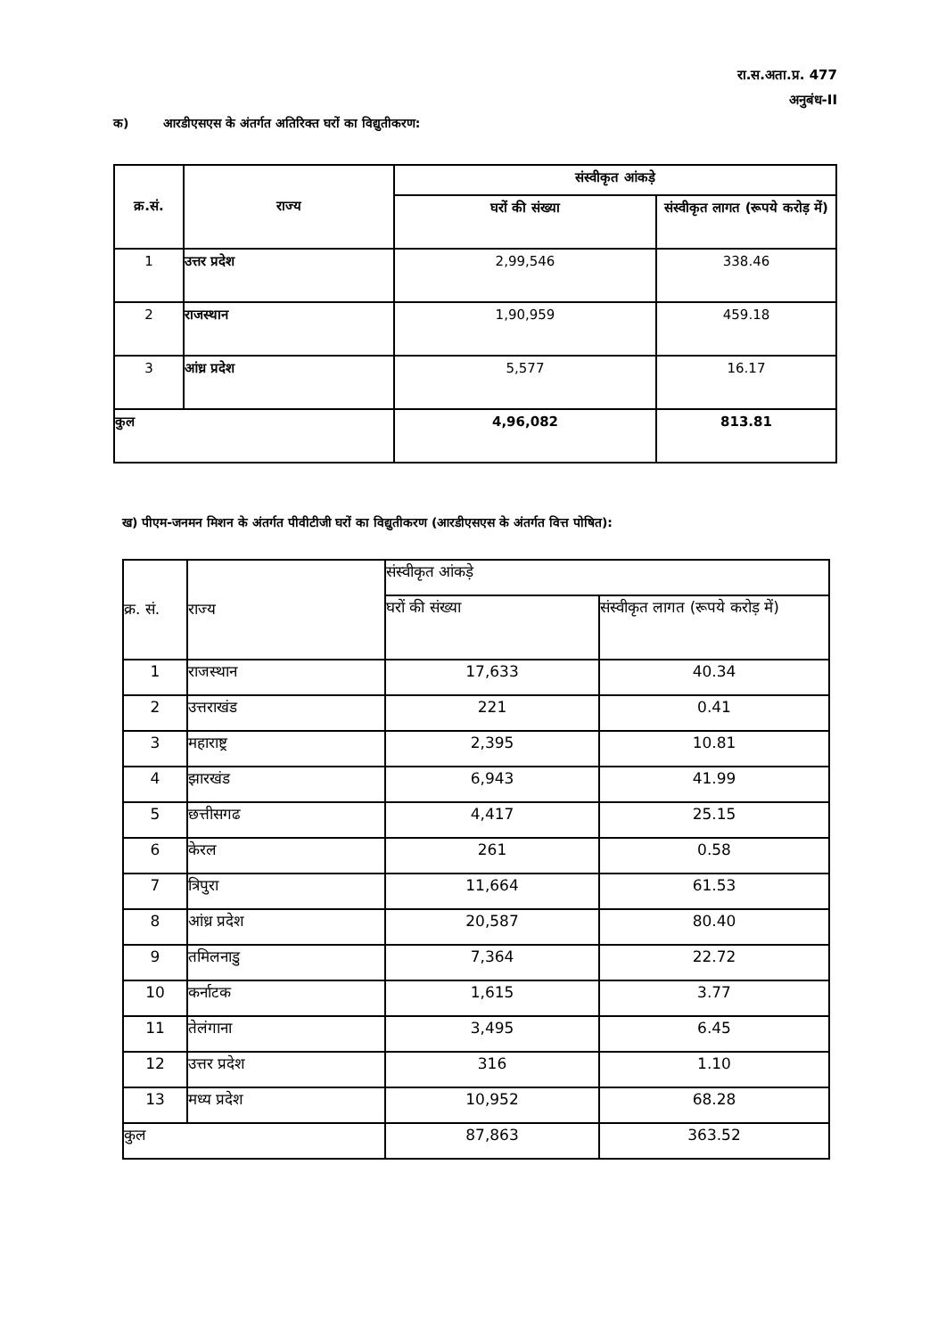रा.स.अता.प्र. 477
अनुबंध-II
क) आरडीएसएस के अंतर्गत अतिरिक्त घरों का विद्युतीकरण:
| क्र.सं. | राज्य | संस्वीकृत आंकड़े | |
| --- | --- | --- | --- |
| | | घरों की संख्या | संस्वीकृत लागत (रूपये करोड़ में) |
| 1 | उत्तर प्रदेश | 2,99,546 | 338.46 |
| 2 | राजस्थान | 1,90,959 | 459.18 |
| 3 | आंध्र प्रदेश | 5,577 | 16.17 |
| कुल | | 4,96,082 | 813.81 |
ख) पीएम-जनमन मिशन के अंतर्गत पीवीटीजी घरों का विद्युतीकरण (आरडीएसएस के अंतर्गत वित्त पोषित):
| क्र. सं. | राज्य | संस्वीकृत आंकड़े | |
| --- | --- | --- | --- |
| | | घरों की संख्या | संस्वीकृत लागत (रूपये करोड़ में) |
| 1 | राजस्थान | 17,633 | 40.34 |
| 2 | उत्तराखंड | 221 | 0.41 |
| 3 | महाराष्ट्र | 2,395 | 10.81 |
| 4 | झारखंड | 6,943 | 41.99 |
| 5 | छत्तीसगढ | 4,417 | 25.15 |
| 6 | केरल | 261 | 0.58 |
| 7 | त्रिपुरा | 11,664 | 61.53 |
| 8 | आंध्र प्रदेश | 20,587 | 80.40 |
| 9 | तमिलनाडु | 7,364 | 22.72 |
| 10 | कर्नाटक | 1,615 | 3.77 |
| 11 | तेलंगाना | 3,495 | 6.45 |
| 12 | उत्तर प्रदेश | 316 | 1.10 |
| 13 | मध्य प्रदेश | 10,952 | 68.28 |
| कुल | | 87,863 | 363.52 |